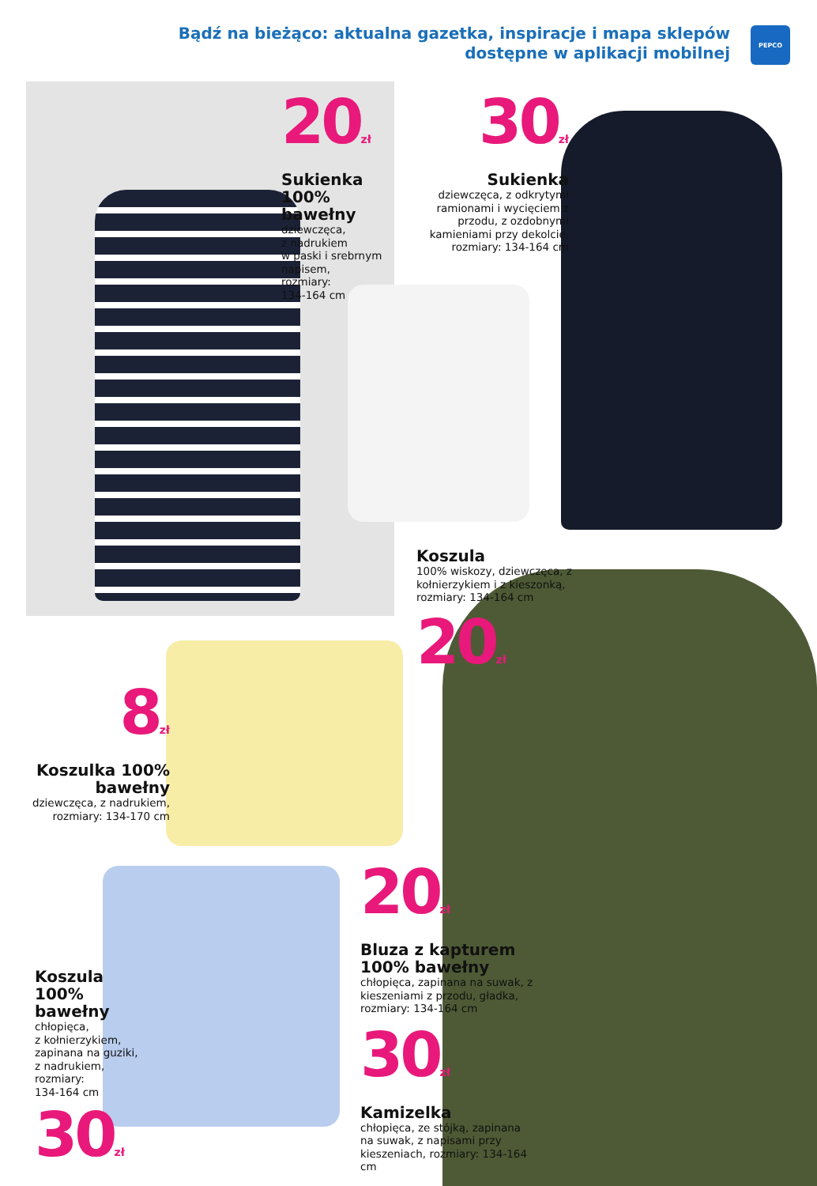Bądź na bieżąco: aktualna gazetka, inspiracje i mapa sklepów
dostępne w aplikacji mobilnej
PEPCO
20<sub>zł</sub>
Sukienka 100% bawełny
dziewczęca,
z nadrukiem
w paski i srebrnym napisem,
rozmiary:
134-164 cm
30<sub>zł</sub>
Sukienka
dziewczęca, z odkrytymi ramionami i wycięciem z przodu, z ozdobnymi kamieniami przy dekolcie, rozmiary: 134-164 cm
Koszula
100% wiskozy, dziewczęca, z kołnierzykiem i z kieszonką, rozmiary: 134-164 cm
20<sub>zł</sub>
8<sub>zł</sub>
Koszulka 100% bawełny
dziewczęca, z nadrukiem, rozmiary: 134-170 cm
20<sub>zł</sub>
Bluza z kapturem 100% bawełny
chłopięca, zapinana na suwak, z kieszeniami z przodu, gładka, rozmiary: 134-164 cm
30<sub>zł</sub>
Kamizelka
chłopięca, ze stójką, zapinana na suwak, z napisami przy kieszeniach, rozmiary: 134-164 cm
Koszula 100% bawełny
chłopięca,
z kołnierzykiem, zapinana na guziki, z nadrukiem,
rozmiary:
134-164 cm
30<sub>zł</sub>